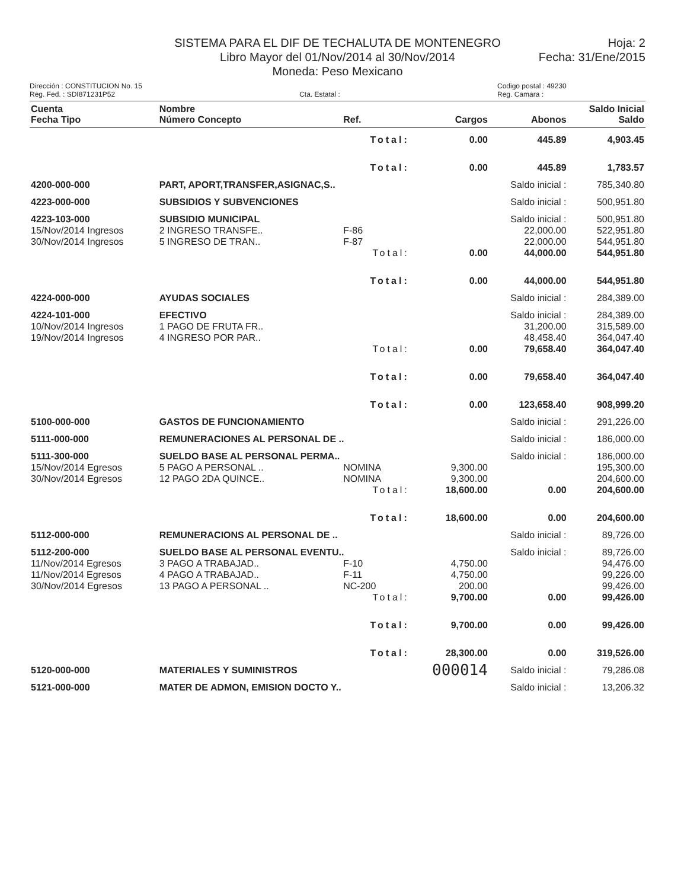SISTEMA PARA EL DIF DE TECHALUTA DE MONTENEGRO
Libro Mayor del 01/Nov/2014 al 30/Nov/2014
Moneda: Peso Mexicano
Hoja: 2
Fecha: 31/Ene/2015
Dirección : CONSTITUCION No. 15
Reg. Fed. : SDI871231P52
Cta. Estatal : Codigo postal : 49230
Reg. Camara :
| Cuenta Fecha Tipo | Nombre Número Concepto | Ref. | Cargos | Abonos | Saldo Inicial Saldo |
| --- | --- | --- | --- | --- | --- |
| | | Total: | 0.00 | 445.89 | 4,903.45 |
| | | Total: | 0.00 | 445.89 | 1,783.57 |
| 4200-000-000 | PART, APORT,TRANSFER,ASIGNAC,S.. | | | Saldo inicial : | 785,340.80 |
| 4223-000-000 | SUBSIDIOS Y SUBVENCIONES | | | Saldo inicial : | 500,951.80 |
| 4223-103-000 | SUBSIDIO MUNICIPAL | | | Saldo inicial : | 500,951.80 |
| 15/Nov/2014 Ingresos | 2 INGRESO TRANSFE.. | F-86 | | 22,000.00 | 522,951.80 |
| 30/Nov/2014 Ingresos | 5 INGRESO DE TRAN.. | F-87 | | 22,000.00 | 544,951.80 |
| | | Total: | 0.00 | 44,000.00 | 544,951.80 |
| | | Total: | 0.00 | 44,000.00 | 544,951.80 |
| 4224-000-000 | AYUDAS SOCIALES | | | Saldo inicial : | 284,389.00 |
| 4224-101-000 | EFECTIVO | | | Saldo inicial : | 284,389.00 |
| 10/Nov/2014 Ingresos | 1 PAGO DE FRUTA FR.. | | | 31,200.00 | 315,589.00 |
| 19/Nov/2014 Ingresos | 4 INGRESO POR PAR.. | | | 48,458.40 | 364,047.40 |
| | | Total: | 0.00 | 79,658.40 | 364,047.40 |
| | | Total: | 0.00 | 79,658.40 | 364,047.40 |
| | | Total: | 0.00 | 123,658.40 | 908,999.20 |
| 5100-000-000 | GASTOS DE FUNCIONAMIENTO | | | Saldo inicial : | 291,226.00 |
| 5111-000-000 | REMUNERACIONES AL PERSONAL DE .. | | | Saldo inicial : | 186,000.00 |
| 5111-300-000 | SUELDO BASE AL PERSONAL PERMA.. | | | Saldo inicial : | 186,000.00 |
| 15/Nov/2014 Egresos | 5 PAGO A PERSONAL .. | NOMINA | 9,300.00 | | 195,300.00 |
| 30/Nov/2014 Egresos | 12 PAGO 2DA QUINCE.. | NOMINA | 9,300.00 | | 204,600.00 |
| | | Total: | 18,600.00 | 0.00 | 204,600.00 |
| | | Total: | 18,600.00 | 0.00 | 204,600.00 |
| 5112-000-000 | REMUNERACIONS AL PERSONAL DE .. | | | Saldo inicial : | 89,726.00 |
| 5112-200-000 | SUELDO BASE AL PERSONAL EVENTU.. | | | Saldo inicial : | 89,726.00 |
| 11/Nov/2014 Egresos | 3 PAGO A TRABAJAD.. | F-10 | 4,750.00 | | 94,476.00 |
| 11/Nov/2014 Egresos | 4 PAGO A TRABAJAD.. | F-11 | 4,750.00 | | 99,226.00 |
| 30/Nov/2014 Egresos | 13 PAGO A PERSONAL .. | NC-200 | 200.00 | | 99,426.00 |
| | | Total: | 9,700.00 | 0.00 | 99,426.00 |
| | | Total: | 9,700.00 | 0.00 | 99,426.00 |
| | | Total: | 28,300.00 | 0.00 | 319,526.00 |
| 5120-000-000 | MATERIALES Y SUMINISTROS | | 000014 | Saldo inicial : | 79,286.08 |
| 5121-000-000 | MATER DE ADMON, EMISION DOCTO Y.. | | | Saldo inicial : | 13,206.32 |